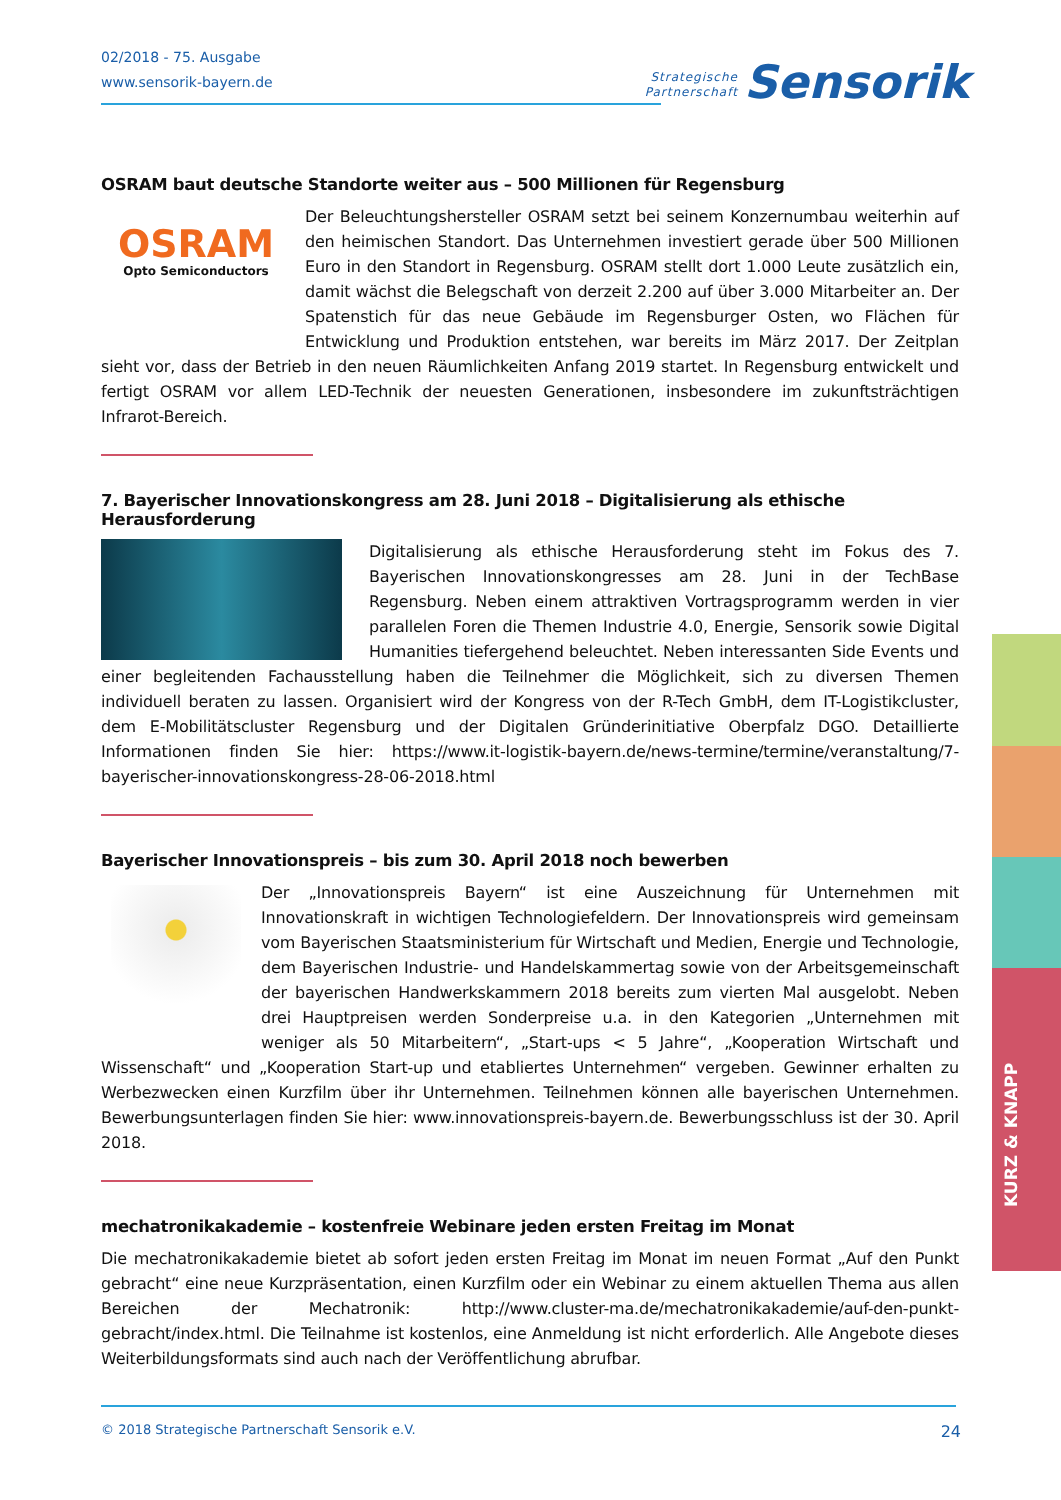KURZ & KNAPP
02/2018 - 75. Ausgabe
www.sensorik-bayern.de
Strategische
Partnerschaft Sensorik
OSRAM baut deutsche Standorte weiter aus – 500 Millionen für Regensburg
OSRAM
Opto Semiconductors
Der Beleuchtungshersteller OSRAM setzt bei seinem Konzernumbau weiterhin auf den heimischen Standort. Das Unternehmen investiert gerade über 500 Millionen Euro in den Standort in Regensburg. OSRAM stellt dort 1.000 Leute zusätzlich ein, damit wächst die Belegschaft von derzeit 2.200 auf über 3.000 Mitarbeiter an. Der Spatenstich für das neue Gebäude im Regensburger Osten, wo Flächen für Entwicklung und Produktion entstehen, war bereits im März 2017. Der Zeitplan sieht vor, dass der Betrieb in den neuen Räumlichkeiten Anfang 2019 startet. In Regensburg entwickelt und fertigt OSRAM vor allem LED-Technik der neuesten Generationen, insbesondere im zukunftsträchtigen Infrarot-Bereich.
7. Bayerischer Innovationskongress am 28. Juni 2018 – Digitalisierung als ethische Herausforderung
Digitalisierung als ethische Herausforderung steht im Fokus des 7. Bayerischen Innovationskongresses am 28. Juni in der TechBase Regensburg. Neben einem attraktiven Vortragsprogramm werden in vier parallelen Foren die Themen Industrie 4.0, Energie, Sensorik sowie Digital Humanities tiefergehend beleuchtet. Neben interessanten Side Events und einer begleitenden Fachausstellung haben die Teilnehmer die Möglichkeit, sich zu diversen Themen individuell beraten zu lassen. Organisiert wird der Kongress von der R-Tech GmbH, dem IT-Logistikcluster, dem E-Mobilitätscluster Regensburg und der Digitalen Gründerinitiative Oberpfalz DGO. Detaillierte Informationen finden Sie hier: https://www.it-logistik-bayern.de/news-termine/termine/veranstaltung/7-bayerischer-innovationskongress-28-06-2018.html
Bayerischer Innovationspreis – bis zum 30. April 2018 noch bewerben
Der „Innovationspreis Bayern“ ist eine Auszeichnung für Unternehmen mit Innovationskraft in wichtigen Technologiefeldern. Der Innovationspreis wird gemeinsam vom Bayerischen Staatsministerium für Wirtschaft und Medien, Energie und Technologie, dem Bayerischen Industrie- und Handelskammertag sowie von der Arbeitsgemeinschaft der bayerischen Handwerkskammern 2018 bereits zum vierten Mal ausgelobt. Neben drei Hauptpreisen werden Sonderpreise u.a. in den Kategorien „Unternehmen mit weniger als 50 Mitarbeitern“, „Start-ups < 5 Jahre“, „Kooperation Wirtschaft und Wissenschaft“ und „Kooperation Start-up und etabliertes Unternehmen“ vergeben. Gewinner erhalten zu Werbezwecken einen Kurzfilm über ihr Unternehmen. Teilnehmen können alle bayerischen Unternehmen. Bewerbungsunterlagen finden Sie hier: www.innovationspreis-bayern.de. Bewerbungsschluss ist der 30. April 2018.
mechatronikakademie – kostenfreie Webinare jeden ersten Freitag im Monat
Die mechatronikakademie bietet ab sofort jeden ersten Freitag im Monat im neuen Format „Auf den Punkt gebracht“ eine neue Kurzpräsentation, einen Kurzfilm oder ein Webinar zu einem aktuellen Thema aus allen Bereichen der Mechatronik: http://www.cluster-ma.de/mechatronikakademie/auf-den-punkt-gebracht/index.html. Die Teilnahme ist kostenlos, eine Anmeldung ist nicht erforderlich. Alle Angebote dieses Weiterbildungsformats sind auch nach der Veröffentlichung abrufbar.
© 2018 Strategische Partnerschaft Sensorik e.V. 24